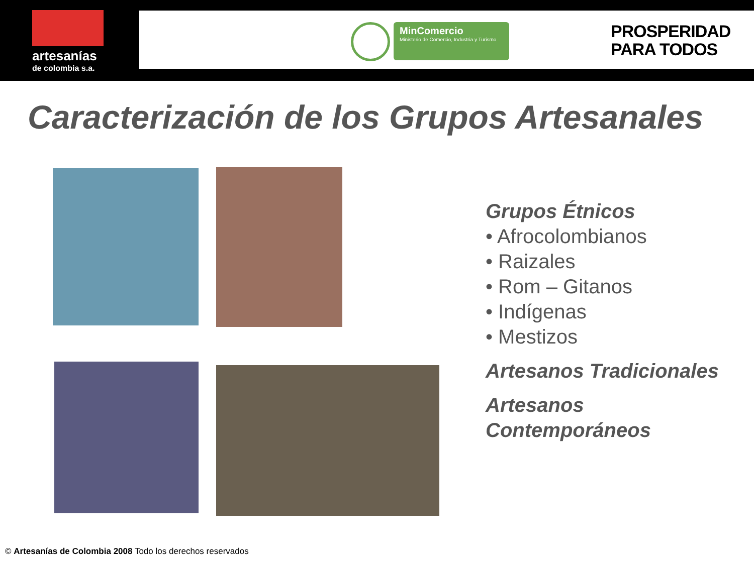artesanías
de colombia s.a.
MinComercio
Ministerio de Comercio, Industria y Turismo
PROSPERIDAD
PARA TODOS
Caracterización de los Grupos Artesanales
Grupos Étnicos
• Afrocolombianos
• Raizales
• Rom – Gitanos
• Indígenas
• Mestizos
Artesanos Tradicionales
Artesanos
Contemporáneos
© Artesanías de Colombia 2008 Todo los derechos reservados